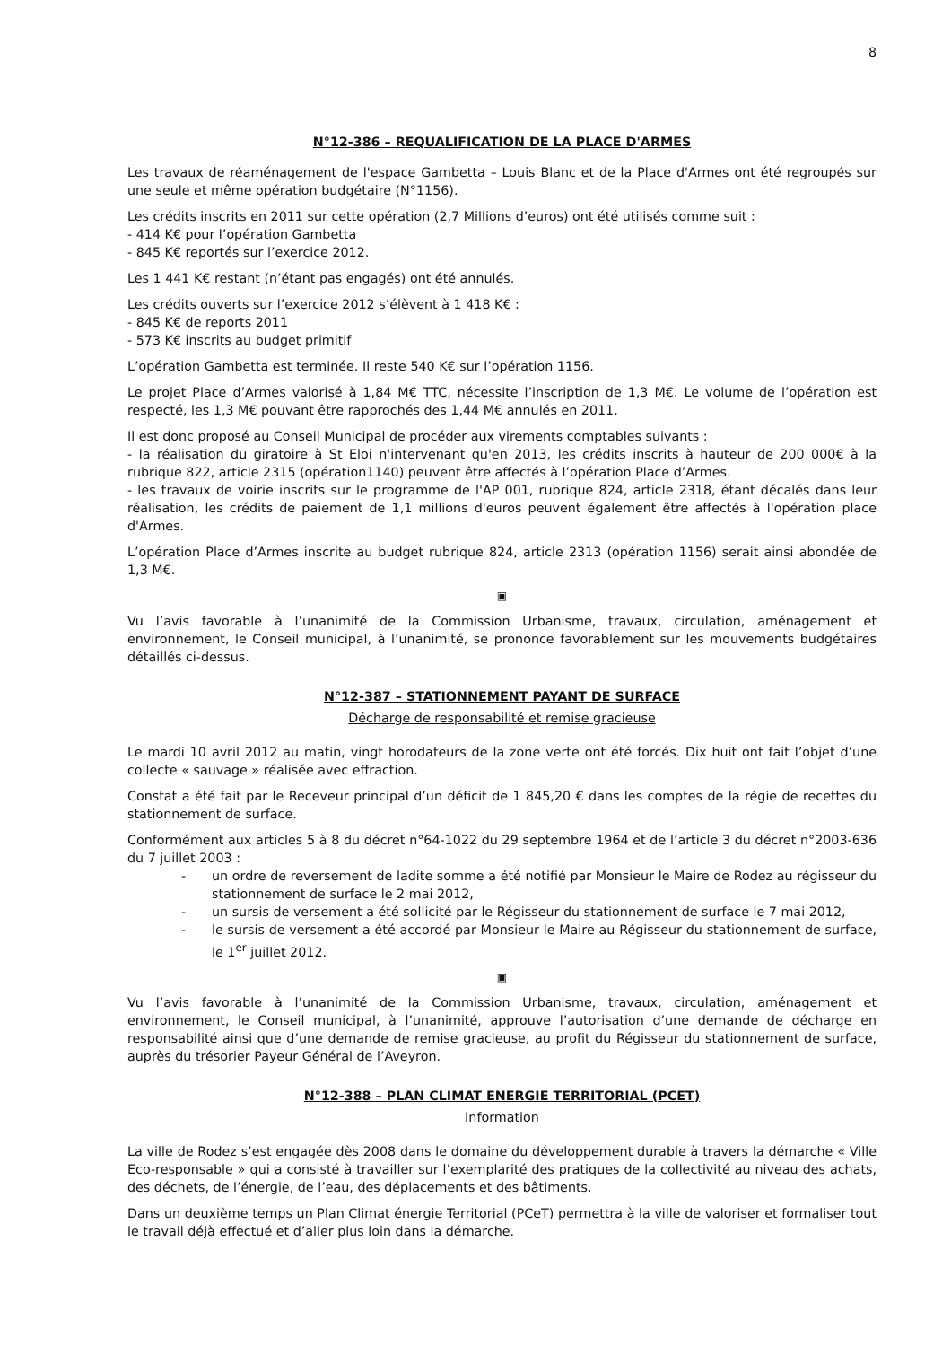8
N°12-386 – REQUALIFICATION DE LA PLACE D'ARMES
Les travaux de réaménagement de l'espace Gambetta – Louis Blanc et de la Place d'Armes ont été regroupés sur une seule et même opération budgétaire (N°1156).
Les crédits inscrits en 2011 sur cette opération (2,7 Millions d’euros) ont été utilisés comme suit :
- 414 K€ pour l’opération Gambetta
- 845 K€ reportés sur l’exercice 2012.
Les 1 441 K€ restant (n’étant pas engagés) ont été annulés.
Les crédits ouverts sur l’exercice 2012 s’élèvent à 1 418 K€ :
- 845 K€ de reports 2011
- 573 K€ inscrits au budget primitif
L’opération Gambetta est terminée. Il reste 540 K€ sur l’opération 1156.
Le projet Place d’Armes valorisé à 1,84 M€ TTC, nécessite l’inscription de 1,3 M€. Le volume de l’opération est respecté, les 1,3 M€ pouvant être rapprochés des 1,44 M€ annulés en 2011.
Il est donc proposé au Conseil Municipal de procéder aux virements comptables suivants :
- la réalisation du giratoire à St Eloi n'intervenant qu'en 2013, les crédits inscrits à hauteur de 200 000€ à la rubrique 822, article 2315 (opération1140) peuvent être affectés à l’opération Place d’Armes.
- les travaux de voirie inscrits sur le programme de l'AP 001, rubrique 824, article 2318, étant décalés dans leur réalisation, les crédits de paiement de 1,1 millions d'euros peuvent également être affectés à l'opération place d'Armes.
L’opération Place d’Armes inscrite au budget rubrique 824, article 2313 (opération 1156) serait ainsi abondée de 1,3 M€.
▣
Vu l’avis favorable à l’unanimité de la Commission Urbanisme, travaux, circulation, aménagement et environnement, le Conseil municipal, à l’unanimité, se prononce favorablement sur les mouvements budgétaires détaillés ci-dessus.
N°12-387 – STATIONNEMENT PAYANT DE SURFACE
Décharge de responsabilité et remise gracieuse
Le mardi 10 avril 2012 au matin, vingt horodateurs de la zone verte ont été forcés. Dix huit ont fait l’objet d’une collecte « sauvage » réalisée avec effraction.
Constat a été fait par le Receveur principal d’un déficit de 1 845,20 € dans les comptes de la régie de recettes du stationnement de surface.
Conformément aux articles 5 à 8 du décret n°64-1022 du 29 septembre 1964 et de l’article 3 du décret n°2003-636 du 7 juillet 2003 :
- un ordre de reversement de ladite somme a été notifié par Monsieur le Maire de Rodez au régisseur du stationnement de surface le 2 mai 2012,
- un sursis de versement a été sollicité par le Régisseur du stationnement de surface le 7 mai 2012,
- le sursis de versement a été accordé par Monsieur le Maire au Régisseur du stationnement de surface, le 1<sup>er</sup> juillet 2012.
▣
Vu l’avis favorable à l’unanimité de la Commission Urbanisme, travaux, circulation, aménagement et environnement, le Conseil municipal, à l’unanimité, approuve l’autorisation d’une demande de décharge en responsabilité ainsi que d’une demande de remise gracieuse, au profit du Régisseur du stationnement de surface, auprès du trésorier Payeur Général de l’Aveyron.
N°12-388 – PLAN CLIMAT ENERGIE TERRITORIAL (PCET)
Information
La ville de Rodez s’est engagée dès 2008 dans le domaine du développement durable à travers la démarche « Ville Eco-responsable » qui a consisté à travailler sur l’exemplarité des pratiques de la collectivité au niveau des achats, des déchets, de l’énergie, de l’eau, des déplacements et des bâtiments.
Dans un deuxième temps un Plan Climat énergie Territorial (PCeT) permettra à la ville de valoriser et formaliser tout le travail déjà effectué et d’aller plus loin dans la démarche.